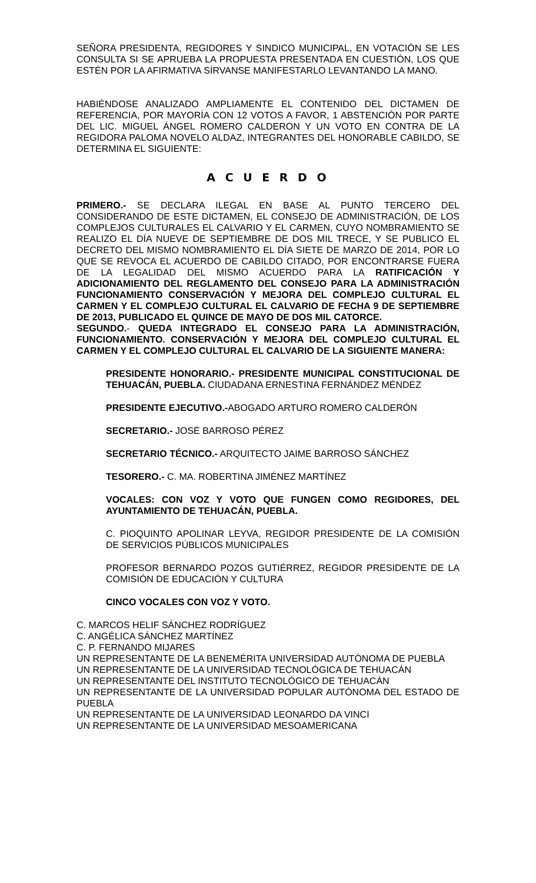SEÑORA PRESIDENTA, REGIDORES Y SINDICO MUNICIPAL, EN VOTACIÓN SE LES CONSULTA SI SE APRUEBA LA PROPUESTA PRESENTADA EN CUESTIÓN, LOS QUE ESTÉN POR LA AFIRMATIVA SÍRVANSE MANIFESTARLO LEVANTANDO LA MANO.
HABIÉNDOSE ANALIZADO AMPLIAMENTE EL CONTENIDO DEL DICTAMEN DE REFERENCIA, POR MAYORÍA CON 12 VOTOS A FAVOR, 1 ABSTENCIÓN POR PARTE DEL LIC. MIGUEL ÁNGEL ROMERO CALDERON Y UN VOTO EN CONTRA DE LA REGIDORA PALOMA NOVELO ALDAZ, INTEGRANTES DEL HONORABLE CABILDO, SE DETERMINA EL SIGUIENTE:
A C U E R D O
PRIMERO.- SE DECLARA ILEGAL EN BASE AL PUNTO TERCERO DEL CONSIDERANDO DE ESTE DICTAMEN, EL CONSEJO DE ADMINISTRACIÓN, DE LOS COMPLEJOS CULTURALES EL CALVARIO Y EL CARMEN, CUYO NOMBRAMIENTO SE REALIZO EL DÍA NUEVE DE SEPTIEMBRE DE DOS MIL TRECE, Y SE PUBLICO EL DECRETO DEL MISMO NOMBRAMIENTO EL DÍA SIETE DE MARZO DE 2014, POR LO QUE SE REVOCA EL ACUERDO DE CABILDO CITADO, POR ENCONTRARSE FUERA DE LA LEGALIDAD DEL MISMO ACUERDO PARA LA RATIFICACIÓN Y ADICIONAMIENTO DEL REGLAMENTO DEL CONSEJO PARA LA ADMINISTRACIÓN FUNCIONAMIENTO CONSERVACIÓN Y MEJORA DEL COMPLEJO CULTURAL EL CARMEN Y EL COMPLEJO CULTURAL EL CALVARIO DE FECHA 9 DE SEPTIEMBRE DE 2013, PUBLICADO EL QUINCE DE MAYO DE DOS MIL CATORCE.
SEGUNDO.- QUEDA INTEGRADO EL CONSEJO PARA LA ADMINISTRACIÓN, FUNCIONAMIENTO. CONSERVACIÓN Y MEJORA DEL COMPLEJO CULTURAL EL CARMEN Y EL COMPLEJO CULTURAL EL CALVARIO DE LA SIGUIENTE MANERA:
PRESIDENTE HONORARIO.- PRESIDENTE MUNICIPAL CONSTITUCIONAL DE TEHUACÁN, PUEBLA. CIUDADANA ERNESTINA FERNÁNDEZ MÉNDEZ
PRESIDENTE EJECUTIVO.-ABOGADO ARTURO ROMERO CALDERÓN
SECRETARIO.- JOSÉ BARROSO PÉREZ
SECRETARIO TÉCNICO.- ARQUITECTO JAIME BARROSO SÁNCHEZ
TESORERO.- C. MA. ROBERTINA JIMÉNEZ MARTÍNEZ
VOCALES: CON VOZ Y VOTO QUE FUNGEN COMO REGIDORES, DEL AYUNTAMIENTO DE TEHUACÁN, PUEBLA.
C. PIOQUINTO APOLINAR LEYVA, REGIDOR PRESIDENTE DE LA COMISIÓN DE SERVICIOS PÚBLICOS MUNICIPALES
PROFESOR BERNARDO POZOS GUTIÉRREZ, REGIDOR PRESIDENTE DE LA COMISIÓN DE EDUCACIÓN Y CULTURA
CINCO VOCALES CON VOZ Y VOTO.
C. MARCOS HELIF SÁNCHEZ RODRÍGUEZ
C. ANGÉLICA SÁNCHEZ MARTÍNEZ
C. P. FERNANDO MIJARES
UN REPRESENTANTE DE LA BENEMÉRITA UNIVERSIDAD AUTÓNOMA DE PUEBLA
UN REPRESENTANTE DE LA UNIVERSIDAD TECNOLÓGICA DE TEHUACÁN
UN REPRESENTANTE DEL INSTITUTO TECNOLÓGICO DE TEHUACÁN
UN REPRESENTANTE DE LA UNIVERSIDAD POPULAR AUTÓNOMA DEL ESTADO DE PUEBLA
UN REPRESENTANTE DE LA UNIVERSIDAD LEONARDO DA VINCI
UN REPRESENTANTE DE LA UNIVERSIDAD MESOAMERICANA